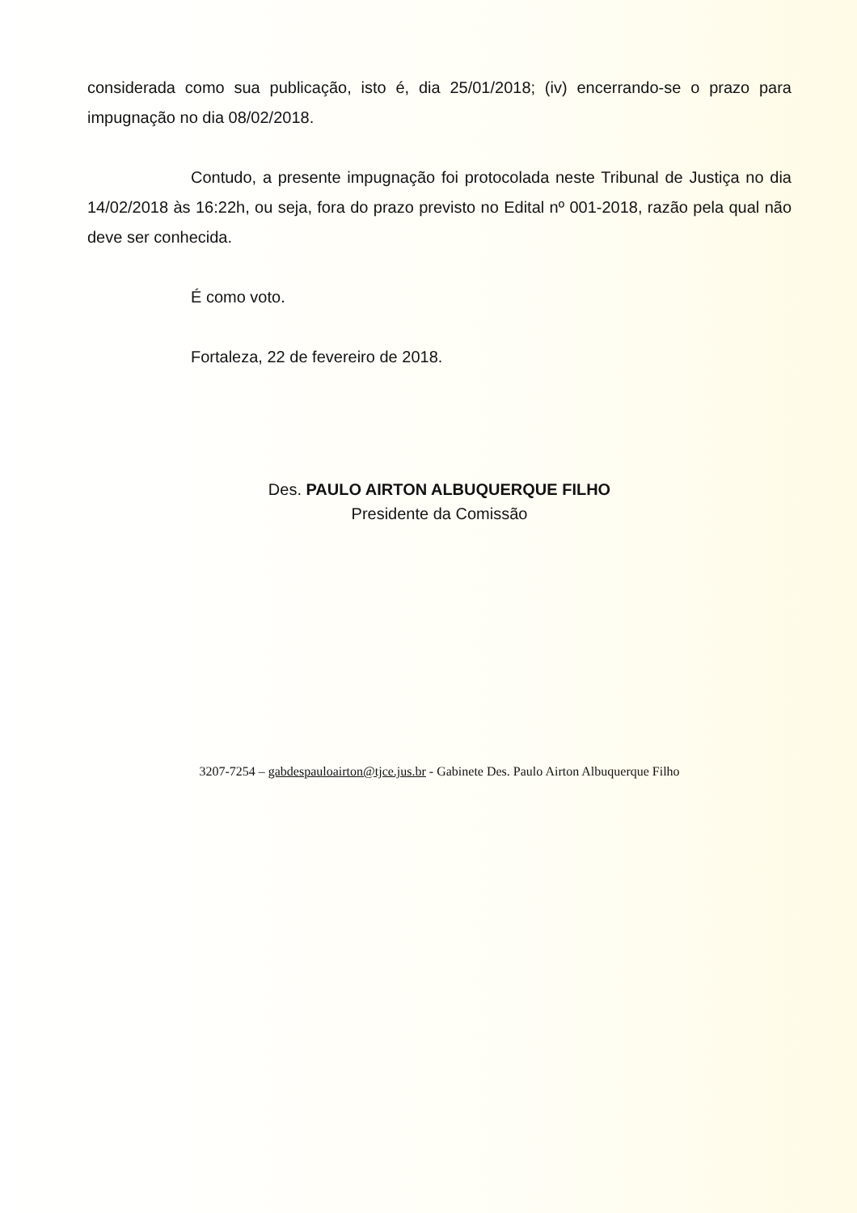considerada como sua publicação, isto é, dia 25/01/2018; (iv) encerrando-se o prazo para impugnação no dia 08/02/2018.
Contudo, a presente impugnação foi protocolada neste Tribunal de Justiça no dia 14/02/2018 às 16:22h, ou seja, fora do prazo previsto no Edital nº 001-2018, razão pela qual não deve ser conhecida.
É como voto.
Fortaleza, 22 de fevereiro de 2018.
Des. PAULO AIRTON ALBUQUERQUE FILHO
Presidente da Comissão
3207-7254 – gabdespauloairton@tjce.jus.br - Gabinete Des. Paulo Airton Albuquerque Filho